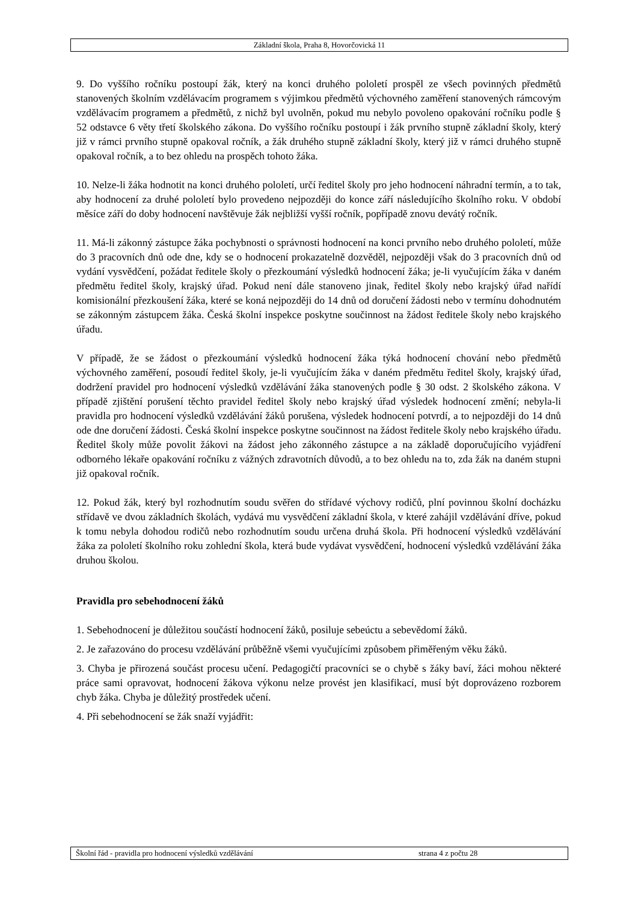Základní škola, Praha 8, Hovorčovická 11
9. Do vyššího ročníku postoupí žák, který na konci druhého pololetí prospěl ze všech povinných předmětů stanovených školním vzdělávacím programem s výjimkou předmětů výchovného zaměření stanovených rámcovým vzdělávacím programem a předmětů, z nichž byl uvolněn, pokud mu nebylo povoleno opakování ročníku podle § 52 odstavce 6 věty třetí školského zákona. Do vyššího ročníku postoupí i žák prvního stupně základní školy, který již v rámci prvního stupně opakoval ročník, a žák druhého stupně základní školy, který již v rámci druhého stupně opakoval ročník, a to bez ohledu na prospěch tohoto žáka.
10. Nelze-li žáka hodnotit na konci druhého pololetí, určí ředitel školy pro jeho hodnocení náhradní termín, a to tak, aby hodnocení za druhé pololetí bylo provedeno nejpozději do konce září následujícího školního roku. V období měsíce září do doby hodnocení navštěvuje žák nejbližší vyšší ročník, popřípadě znovu devátý ročník.
11. Má-li zákonný zástupce žáka pochybnosti o správnosti hodnocení na konci prvního nebo druhého pololetí, může do 3 pracovních dnů ode dne, kdy se o hodnocení prokazatelně dozvěděl, nejpozději však do 3 pracovních dnů od vydání vysvědčení, požádat ředitele školy o přezkoumání výsledků hodnocení žáka; je-li vyučujícím žáka v daném předmětu ředitel školy, krajský úřad. Pokud není dále stanoveno jinak, ředitel školy nebo krajský úřad nařídí komisionální přezkoušení žáka, které se koná nejpozději do 14 dnů od doručení žádosti nebo v termínu dohodnutém se zákonným zástupcem žáka. Česká školní inspekce poskytne součinnost na žádost ředitele školy nebo krajského úřadu.
V případě, že se žádost o přezkoumání výsledků hodnocení žáka týká hodnocení chování nebo předmětů výchovného zaměření, posoudí ředitel školy, je-li vyučujícím žáka v daném předmětu ředitel školy, krajský úřad, dodržení pravidel pro hodnocení výsledků vzdělávání žáka stanovených podle § 30 odst. 2 školského zákona. V případě zjištění porušení těchto pravidel ředitel školy nebo krajský úřad výsledek hodnocení změní; nebyla-li pravidla pro hodnocení výsledků vzdělávání žáků porušena, výsledek hodnocení potvrdí, a to nejpozději do 14 dnů ode dne doručení žádosti. Česká školní inspekce poskytne součinnost na žádost ředitele školy nebo krajského úřadu. Ředitel školy může povolit žákovi na žádost jeho zákonného zástupce a na základě doporučujícího vyjádření odborného lékaře opakování ročníku z vážných zdravotních důvodů, a to bez ohledu na to, zda žák na daném stupni již opakoval ročník.
12. Pokud žák, který byl rozhodnutím soudu svěřen do střídavé výchovy rodičů, plní povinnou školní docházku střídavě ve dvou základních školách, vydává mu vysvědčení základní škola, v které zahájil vzdělávání dříve, pokud k tomu nebyla dohodou rodičů nebo rozhodnutím soudu určena druhá škola. Při hodnocení výsledků vzdělávání žáka za pololetí školního roku zohlední škola, která bude vydávat vysvědčení, hodnocení výsledků vzdělávání žáka druhou školou.
Pravidla pro sebehodnocení žáků
1. Sebehodnocení je důležitou součástí hodnocení žáků, posiluje sebeúctu a sebevědomí žáků.
2. Je zařazováno do procesu vzdělávání průběžně všemi vyučujícími způsobem přiměřeným věku žáků.
3. Chyba je přirozená součást procesu učení. Pedagogičtí pracovníci se o chybě s žáky baví, žáci mohou některé práce sami opravovat, hodnocení žákova výkonu nelze provést jen klasifikací, musí být doprovázeno rozborem chyb žáka. Chyba je důležitý prostředek učení.
4. Při sebehodnocení se žák snaží vyjádřit:
Školní řád - pravidla pro hodnocení výsledků vzdělávání strana 4 z počtu 28